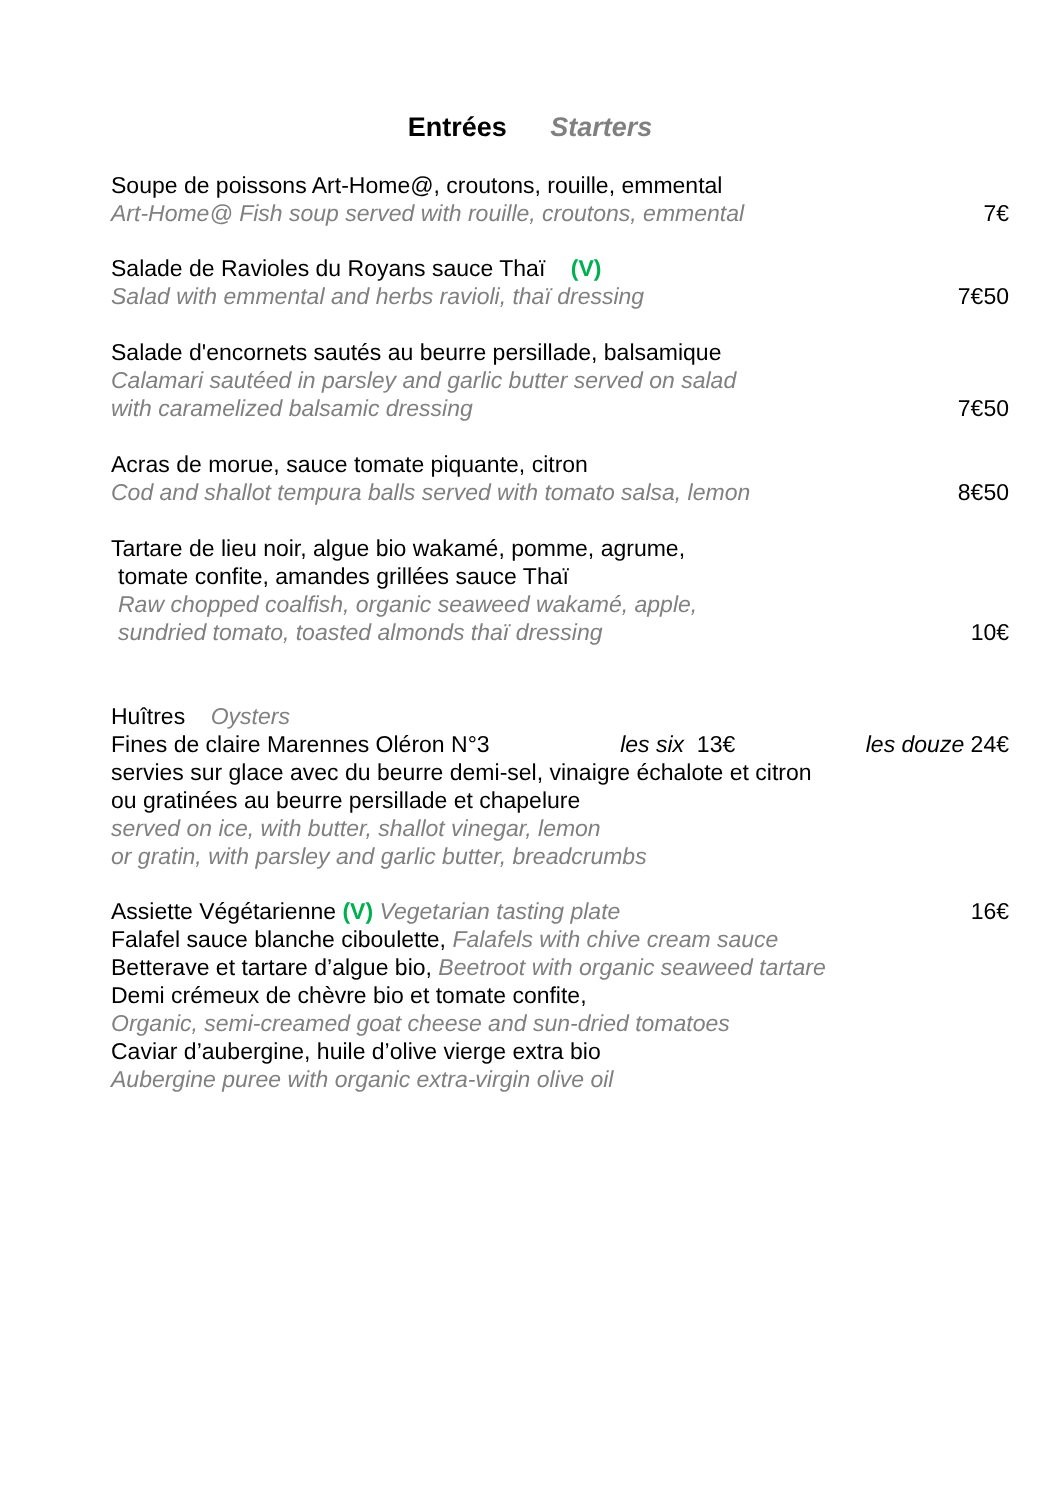Entrées Starters
Soupe de poissons Art-Home@, croutons, rouille, emmental
Art-Home@ Fish soup served with rouille, croutons, emmental 7€
Salade de Ravioles du Royans sauce Thaï (V)
Salad with emmental and herbs ravioli, thaï dressing 7€50
Salade d'encornets sautés au beurre persillade, balsamique
Calamari sautéed in parsley and garlic butter served on salad
with caramelized balsamic dressing 7€50
Acras de morue, sauce tomate piquante, citron
Cod and shallot tempura balls served with tomato salsa, lemon 8€50
Tartare de lieu noir, algue bio wakamé, pomme, agrume,
tomate confite, amandes grillées sauce Thaï
Raw chopped coalfish, organic seaweed wakamé, apple,
sundried tomato, toasted almonds thaï dressing 10€
Huîtres Oysters
Fines de claire Marennes Oléron N°3 les six 13€ les douze 24€
servies sur glace avec du beurre demi-sel, vinaigre échalote et citron
ou gratinées au beurre persillade et chapelure
served on ice, with butter, shallot vinegar, lemon
or gratin, with parsley and garlic butter, breadcrumbs
Assiette Végétarienne (V) Vegetarian tasting plate 16€
Falafel sauce blanche ciboulette, Falafels with chive cream sauce
Betterave et tartare d’algue bio, Beetroot with organic seaweed tartare
Demi crémeux de chèvre bio et tomate confite,
Organic, semi-creamed goat cheese and sun-dried tomatoes
Caviar d’aubergine, huile d’olive vierge extra bio
Aubergine puree with organic extra-virgin olive oil